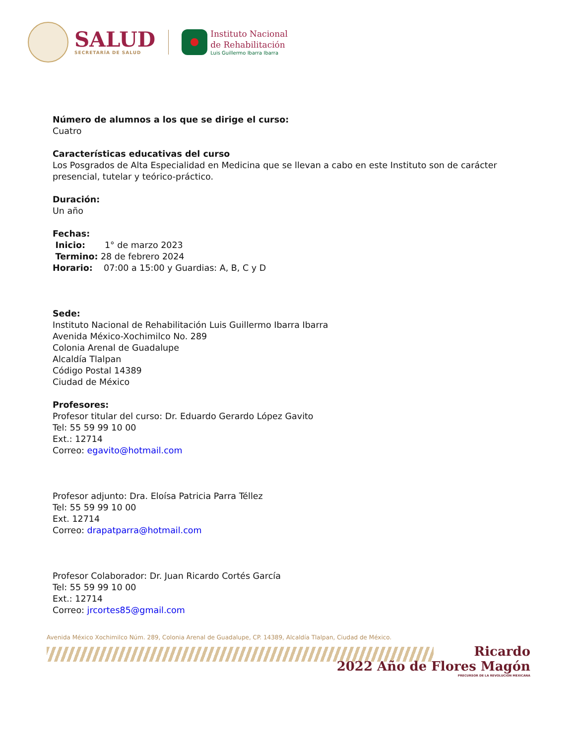SALUD
SECRETARÍA DE SALUD
Instituto Nacional
de Rehabilitación
Luis Guillermo Ibarra Ibarra
Número de alumnos a los que se dirige el curso:
Cuatro
Características educativas del curso
Los Posgrados de Alta Especialidad en Medicina que se llevan a cabo en este Instituto son de carácter presencial, tutelar y teórico-práctico.
Duración:
Un año
Fechas:
Inicio: 1° de marzo 2023
Termino: 28 de febrero 2024
Horario: 07:00 a 15:00 y Guardias: A, B, C y D
Sede:
Instituto Nacional de Rehabilitación Luis Guillermo Ibarra Ibarra
Avenida México-Xochimilco No. 289
Colonia Arenal de Guadalupe
Alcaldía Tlalpan
Código Postal 14389
Ciudad de México
Profesores:
Profesor titular del curso: Dr. Eduardo Gerardo López Gavito
Tel: 55 59 99 10 00
Ext.: 12714
Correo: egavito@hotmail.com
Profesor adjunto: Dra. Eloísa Patricia Parra Téllez
Tel: 55 59 99 10 00
Ext. 12714
Correo: drapatparra@hotmail.com
Profesor Colaborador: Dr. Juan Ricardo Cortés García
Tel: 55 59 99 10 00
Ext.: 12714
Correo: jrcortes85@gmail.com
Avenida México Xochimilco Núm. 289, Colonia Arenal de Guadalupe, CP. 14389, Alcaldía Tlalpan, Ciudad de México.
Ricardo
2022 Año de Flores Magón
PRECURSOR DE LA REVOLUCIÓN MEXICANA